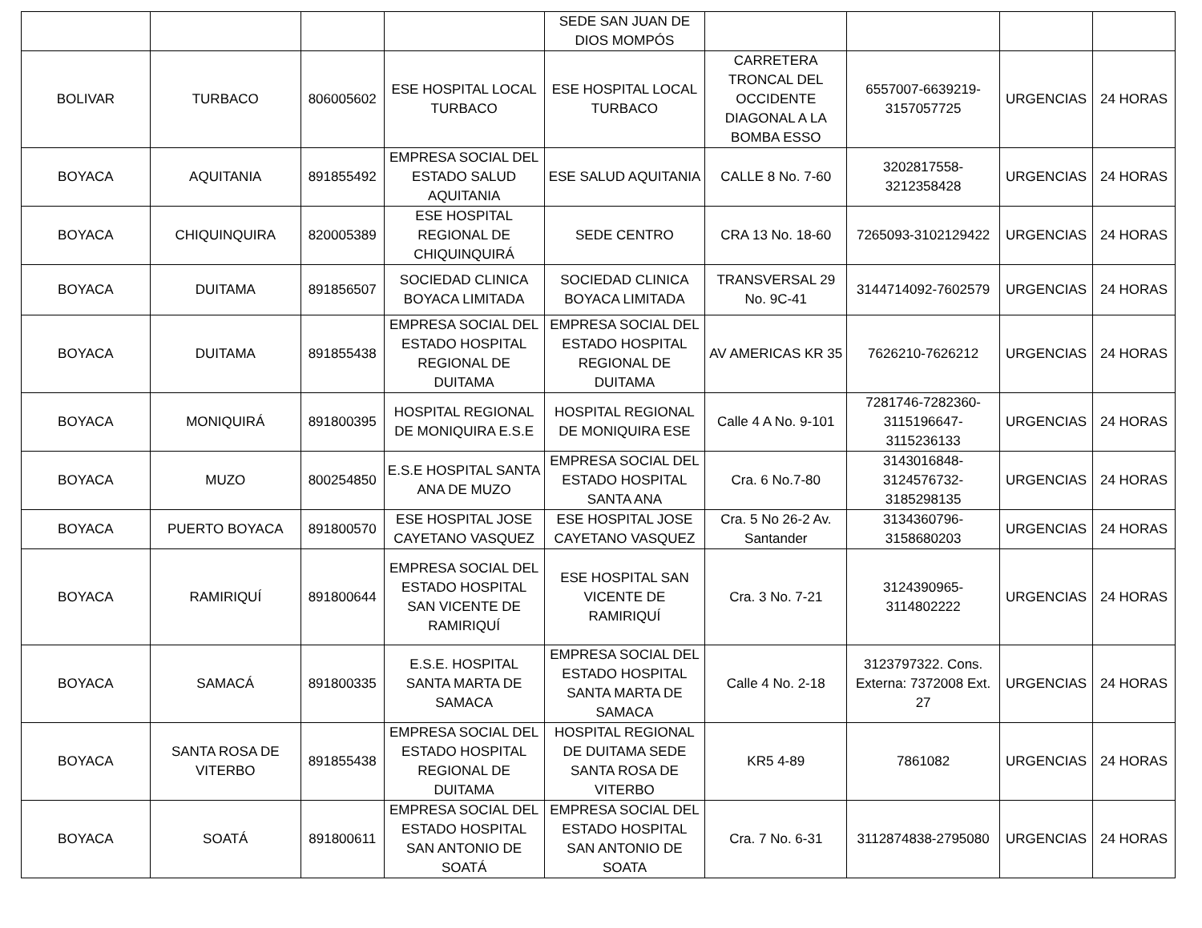| | | | | SEDE SAN JUAN DE DIOS MOMPÓS | | | | |
| BOLIVAR | TURBACO | 806005602 | ESE HOSPITAL LOCAL TURBACO | ESE HOSPITAL LOCAL TURBACO | CARRETERA TRONCAL DEL OCCIDENTE DIAGONAL A LA BOMBA ESSO | 6557007-6639219-3157057725 | URGENCIAS | 24 HORAS |
| BOYACA | AQUITANIA | 891855492 | EMPRESA SOCIAL DEL ESTADO SALUD AQUITANIA | ESE SALUD AQUITANIA | CALLE 8 No. 7-60 | 3202817558-3212358428 | URGENCIAS | 24 HORAS |
| BOYACA | CHIQUINQUIRA | 820005389 | ESE HOSPITAL REGIONAL DE CHIQUINQUIRÁ | SEDE CENTRO | CRA 13 No. 18-60 | 7265093-3102129422 | URGENCIAS | 24 HORAS |
| BOYACA | DUITAMA | 891856507 | SOCIEDAD CLINICA BOYACA LIMITADA | SOCIEDAD CLINICA BOYACA LIMITADA | TRANSVERSAL 29 No. 9C-41 | 3144714092-7602579 | URGENCIAS | 24 HORAS |
| BOYACA | DUITAMA | 891855438 | EMPRESA SOCIAL DEL ESTADO HOSPITAL REGIONAL DE DUITAMA | EMPRESA SOCIAL DEL ESTADO HOSPITAL REGIONAL DE DUITAMA | AV AMERICAS KR 35 | 7626210-7626212 | URGENCIAS | 24 HORAS |
| BOYACA | MONIQUIRÁ | 891800395 | HOSPITAL REGIONAL DE MONIQUIRA E.S.E | HOSPITAL REGIONAL DE MONIQUIRA ESE | Calle 4 A No. 9-101 | 7281746-7282360-3115196647-3115236133 | URGENCIAS | 24 HORAS |
| BOYACA | MUZO | 800254850 | E.S.E HOSPITAL SANTA ANA DE MUZO | EMPRESA SOCIAL DEL ESTADO HOSPITAL SANTA ANA | Cra. 6 No.7-80 | 3143016848-3124576732-3185298135 | URGENCIAS | 24 HORAS |
| BOYACA | PUERTO BOYACA | 891800570 | ESE HOSPITAL JOSE CAYETANO VASQUEZ | ESE HOSPITAL JOSE CAYETANO VASQUEZ | Cra. 5 No 26-2 Av. Santander | 3134360796-3158680203 | URGENCIAS | 24 HORAS |
| BOYACA | RAMIRIQUÍ | 891800644 | EMPRESA SOCIAL DEL ESTADO HOSPITAL SAN VICENTE DE RAMIRIQUÍ | ESE HOSPITAL SAN VICENTE DE RAMIRIQUÍ | Cra. 3 No. 7-21 | 3124390965-3114802222 | URGENCIAS | 24 HORAS |
| BOYACA | SAMACÁ | 891800335 | E.S.E. HOSPITAL SANTA MARTA DE SAMACA | EMPRESA SOCIAL DEL ESTADO HOSPITAL SANTA MARTA DE SAMACA | Calle 4 No. 2-18 | 3123797322. Cons. Externa: 7372008 Ext. 27 | URGENCIAS | 24 HORAS |
| BOYACA | SANTA ROSA DE VITERBO | 891855438 | EMPRESA SOCIAL DEL ESTADO HOSPITAL REGIONAL DE DUITAMA | HOSPITAL REGIONAL DE DUITAMA SEDE SANTA ROSA DE VITERBO | KR5 4-89 | 7861082 | URGENCIAS | 24 HORAS |
| BOYACA | SOATÁ | 891800611 | EMPRESA SOCIAL DEL ESTADO HOSPITAL SAN ANTONIO DE SOATÁ | EMPRESA SOCIAL DEL ESTADO HOSPITAL SAN ANTONIO DE SOATA | Cra. 7 No. 6-31 | 3112874838-2795080 | URGENCIAS | 24 HORAS |